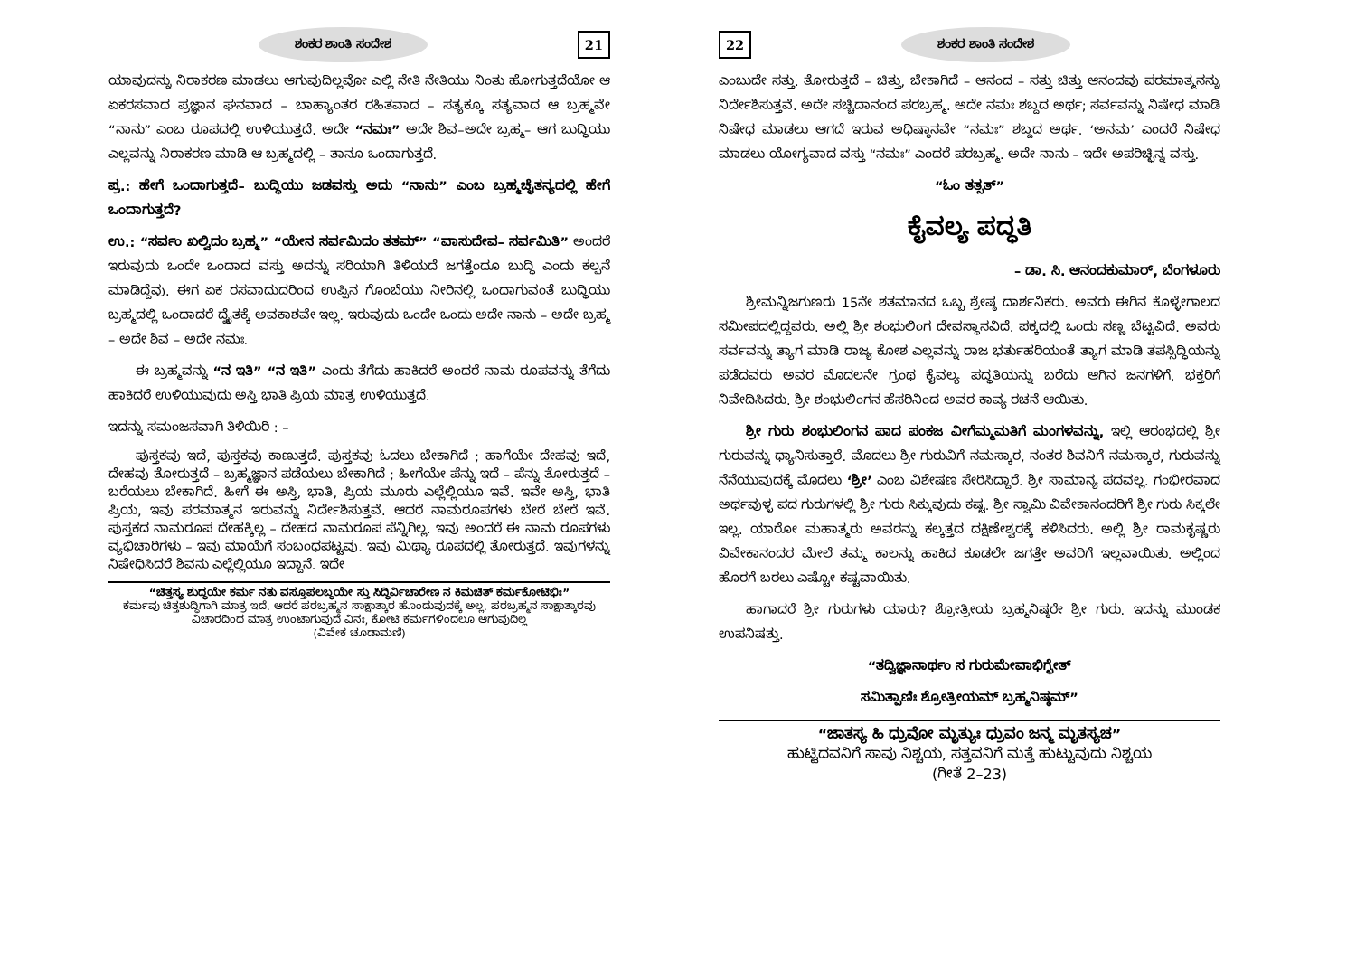ಶಂಕರ ಶಾಂತಿ ಸಂದೇಶ 21
ಯಾವುದನ್ನು ನಿರಾಕರಣ ಮಾಡಲು ಆಗುವುದಿಲ್ಲವೋ ಎಲ್ಲಿ ನೇತಿ ನೇತಿಯು ನಿಂತು ಹೋಗುತ್ತದೆಯೋ ಆ ಏಕರಸವಾದ ಪ್ರಜ್ಞಾನ ಘನವಾದ – ಬಾಹ್ಯಾಂತರ ರಹಿತವಾದ – ಸತ್ಯಕ್ಕೂ ಸತ್ಯವಾದ ಆ ಬ್ರಹ್ಮವೇ “ನಾನು” ಎಂಬ ರೂಪದಲ್ಲಿ ಉಳಿಯುತ್ತದೆ. ಅದೇ “ನಮಃ” ಅದೇ ಶಿವ–ಅದೇ ಬ್ರಹ್ಮ– ಆಗ ಬುದ್ಧಿಯು ಎಲ್ಲವನ್ನು ನಿರಾಕರಣ ಮಾಡಿ ಆ ಬ್ರಹ್ಮದಲ್ಲಿ – ತಾನೂ ಒಂದಾಗುತ್ತದೆ.
ಪ್ರ.: ಹೇಗೆ ಒಂದಾಗುತ್ತದೆ– ಬುದ್ಧಿಯು ಜಡವಸ್ತು ಅದು “ನಾನು” ಎಂಬ ಬ್ರಹ್ಮಚೈತನ್ಯದಲ್ಲಿ ಹೇಗೆ ಒಂದಾಗುತ್ತದೆ?
ಉ.: “ಸರ್ವಂ ಖಲ್ವಿದಂ ಬ್ರಹ್ಮ” “ಯೇನ ಸರ್ವಮಿದಂ ತತಮ್” “ವಾಸುದೇವ– ಸರ್ವಮಿತಿ” ಅಂದರೆ ಇರುವುದು ಒಂದೇ ಒಂದಾದ ವಸ್ತು ಅದನ್ನು ಸರಿಯಾಗಿ ತಿಳಿಯದೆ ಜಗತ್ತೆಂದೂ ಬುದ್ಧಿ ಎಂದು ಕಲ್ಪನೆ ಮಾಡಿದ್ದೆವು. ಈಗ ಏಕ ರಸವಾದುದರಿಂದ ಉಪ್ಪಿನ ಗೊಂಬೆಯು ನೀರಿನಲ್ಲಿ ಒಂದಾಗುವಂತೆ ಬುದ್ಧಿಯು ಬ್ರಹ್ಮದಲ್ಲಿ ಒಂದಾದರೆ ದ್ವೈತಕ್ಕೆ ಅವಕಾಶವೇ ಇಲ್ಲ. ಇರುವುದು ಒಂದೇ ಒಂದು ಅದೇ ನಾನು – ಅದೇ ಬ್ರಹ್ಮ – ಅದೇ ಶಿವ – ಅದೇ ನಮಃ.
ಈ ಬ್ರಹ್ಮವನ್ನು “ನ ಇತಿ” “ನ ಇತಿ” ಎಂದು ತೆಗೆದು ಹಾಕಿದರೆ ಅಂದರೆ ನಾಮ ರೂಪವನ್ನು ತೆಗೆದು ಹಾಕಿದರೆ ಉಳಿಯುವುದು ಅಸ್ತಿ ಭಾತಿ ಪ್ರಿಯ ಮಾತ್ರ ಉಳಿಯುತ್ತದೆ.
ಇದನ್ನು ಸಮಂಜಸವಾಗಿ ತಿಳಿಯಿರಿ : –
ಪುಸ್ತಕವು ಇದೆ, ಪುಸ್ತಕವು ಕಾಣುತ್ತದೆ. ಪುಸ್ತಕವು ಓದಲು ಬೇಕಾಗಿದೆ ; ಹಾಗೆಯೇ ದೇಹವು ಇದೆ, ದೇಹವು ತೋರುತ್ತದೆ – ಬ್ರಹ್ಮಜ್ಞಾನ ಪಡೆಯಲು ಬೇಕಾಗಿದೆ ; ಹೀಗೆಯೇ ಪೆನ್ನು ಇದೆ – ಪೆನ್ನು ತೋರುತ್ತದೆ – ಬರೆಯಲು ಬೇಕಾಗಿದೆ. ಹೀಗೆ ಈ ಅಸ್ತಿ, ಭಾತಿ, ಪ್ರಿಯ ಮೂರು ಎಲ್ಲೆಲ್ಲಿಯೂ ಇವೆ. ಇವೇ ಅಸ್ತಿ, ಭಾತಿ ಪ್ರಿಯ, ಇವು ಪರಮಾತ್ಮನ ಇರುವನ್ನು ನಿರ್ದೇಶಿಸುತ್ತವೆ. ಆದರೆ ನಾಮರೂಪಗಳು ಬೇರೆ ಬೇರೆ ಇವೆ. ಪುಸ್ತಕದ ನಾಮರೂಪ ದೇಹಕ್ಕಿಲ್ಲ – ದೇಹದ ನಾಮರೂಪ ಪೆನ್ನಿಗಿಲ್ಲ. ಇವು ಅಂದರೆ ಈ ನಾಮ ರೂಪಗಳು ವ್ಯಭಿಚಾರಿಗಳು – ಇವು ಮಾಯೆಗೆ ಸಂಬಂಧಪಟ್ಟವು. ಇವು ಮಿಥ್ಯಾ ರೂಪದಲ್ಲಿ ತೋರುತ್ತದೆ. ಇವುಗಳನ್ನು ನಿಷೇಧಿಸಿದರೆ ಶಿವನು ಎಲ್ಲೆಲ್ಲಿಯೂ ಇದ್ದಾನೆ. ಇದೇ
“ಚಿತ್ತಸ್ಯ ಶುದ್ಧಯೇ ಕರ್ಮ ನತು ವಸ್ತೂಪಲಬ್ಧಯೇ ಸ್ತು ಸಿದ್ಧಿರ್ವಿಚಾರೇಣ ನ ಕಿಮಚಿತ್ ಕರ್ಮಕೋಟಿಭಿಃ”
ಕರ್ಮವು ಚಿತ್ತಶುದ್ಧಿಗಾಗಿ ಮಾತ್ರ ಇದೆ. ಆದರೆ ಪರಬ್ರಹ್ಮನ ಸಾಕ್ಷಾತ್ಕಾರ ಹೊಂದುವುದಕ್ಕೆ ಅಲ್ಲ. ಪರಬ್ರಹ್ಮನ ಸಾಕ್ಷಾತ್ಕಾರವು ವಿಚಾರದಿಂದ ಮಾತ್ರ ಉಂಟಾಗುವುದೆ ವಿನಃ, ಕೋಟಿ ಕರ್ಮಗಳಿಂದಲೂ ಆಗುವುದಿಲ್ಲ
(ವಿವೇಕ ಚೂಡಾಮಣಿ)
22 ಶಂಕರ ಶಾಂತಿ ಸಂದೇಶ
ಎಂಬುದೇ ಸತ್ತು. ತೋರುತ್ತದೆ – ಚಿತ್ತು, ಬೇಕಾಗಿದೆ – ಆನಂದ – ಸತ್ತು ಚಿತ್ತು ಆನಂದವು ಪರಮಾತ್ಮನನ್ನು ನಿರ್ದೇಶಿಸುತ್ತವೆ. ಅದೇ ಸಚ್ಚಿದಾನಂದ ಪರಬ್ರಹ್ಮ. ಅದೇ ನಮಃ ಶಬ್ದದ ಅರ್ಥ; ಸರ್ವವನ್ನು ನಿಷೇಧ ಮಾಡಿ ನಿಷೇಧ ಮಾಡಲು ಆಗದೆ ಇರುವ ಅಧಿಷ್ಠಾನವೇ “ನಮಃ” ಶಬ್ದದ ಅರ್ಥ. ‘ಅನಮ’ ಎಂದರೆ ನಿಷೇಧ ಮಾಡಲು ಯೋಗ್ಯವಾದ ವಸ್ತು “ನಮಃ” ಎಂದರೆ ಪರಬ್ರಹ್ಮ. ಅದೇ ನಾನು – ಇದೇ ಅಪರಿಚ್ಛಿನ್ನ ವಸ್ತು.
“ಓಂ ತತ್ಸತ್”
ಕೈವಲ್ಯ ಪದ್ಧತಿ
– ಡಾ. ಸಿ. ಆನಂದಕುಮಾರ್, ಬೆಂಗಳೂರು
ಶ್ರೀಮನ್ನಿಜಗುಣರು 15ನೇ ಶತಮಾನದ ಒಬ್ಬ ಶ್ರೇಷ್ಠ ದಾರ್ಶನಿಕರು. ಅವರು ಈಗಿನ ಕೊಳ್ಳೇಗಾಲದ ಸಮೀಪದಲ್ಲಿದ್ದವರು. ಅಲ್ಲಿ ಶ್ರೀ ಶಂಭುಲಿಂಗ ದೇವಸ್ಥಾನವಿದೆ. ಪಕ್ಕದಲ್ಲಿ ಒಂದು ಸಣ್ಣ ಬೆಟ್ಟವಿದೆ. ಅವರು ಸರ್ವವನ್ನು ತ್ಯಾಗ ಮಾಡಿ ರಾಜ್ಯ ಕೋಶ ಎಲ್ಲವನ್ನು ರಾಜ ಭರ್ತುಹರಿಯಂತೆ ತ್ಯಾಗ ಮಾಡಿ ತಪಸ್ಸಿದ್ಧಿಯನ್ನು ಪಡೆದವರು ಅವರ ಮೊದಲನೇ ಗ್ರಂಥ ಕೈವಲ್ಯ ಪದ್ಧತಿಯನ್ನು ಬರೆದು ಆಗಿನ ಜನಗಳಿಗೆ, ಭಕ್ತರಿಗೆ ನಿವೇದಿಸಿದರು. ಶ್ರೀ ಶಂಭುಲಿಂಗನ ಹೆಸರಿನಿಂದ ಅವರ ಕಾವ್ಯ ರಚನೆ ಆಯಿತು.
ಶ್ರೀ ಗುರು ಶಂಭುಲಿಂಗನ ಪಾದ ಪಂಕಜ ವೀಗೆಮ್ಮಮತಿಗೆ ಮಂಗಳವನ್ನು, ಇಲ್ಲಿ ಆರಂಭದಲ್ಲಿ ಶ್ರೀ ಗುರುವನ್ನು ಧ್ಯಾನಿಸುತ್ತಾರೆ. ಮೊದಲು ಶ್ರೀ ಗುರುವಿಗೆ ನಮಸ್ಕಾರ, ನಂತರ ಶಿವನಿಗೆ ನಮಸ್ಕಾರ, ಗುರುವನ್ನು ನೆನೆಯುವುದಕ್ಕೆ ಮೊದಲು ‘ಶ್ರೀ’ ಎಂಬ ವಿಶೇಷಣ ಸೇರಿಸಿದ್ದಾರೆ. ಶ್ರೀ ಸಾಮಾನ್ಯ ಪದವಲ್ಲ. ಗಂಭೀರವಾದ ಅರ್ಥವುಳ್ಳ ಪದ ಗುರುಗಳಲ್ಲಿ ಶ್ರೀ ಗುರು ಸಿಕ್ಕುವುದು ಕಷ್ಟ. ಶ್ರೀ ಸ್ವಾಮಿ ವಿವೇಕಾನಂದರಿಗೆ ಶ್ರೀ ಗುರು ಸಿಕ್ಕಲೇ ಇಲ್ಲ. ಯಾರೋ ಮಹಾತ್ಮರು ಅವರನ್ನು ಕಲ್ಕತ್ತದ ದಕ್ಷಿಣೇಶ್ವರಕ್ಕೆ ಕಳಿಸಿದರು. ಅಲ್ಲಿ ಶ್ರೀ ರಾಮಕೃಷ್ಣರು ವಿವೇಕಾನಂದರ ಮೇಲೆ ತಮ್ಮ ಕಾಲನ್ನು ಹಾಕಿದ ಕೂಡಲೇ ಜಗತ್ತೇ ಅವರಿಗೆ ಇಲ್ಲವಾಯಿತು. ಅಲ್ಲಿಂದ ಹೊರಗೆ ಬರಲು ಎಷ್ಟೋ ಕಷ್ಟವಾಯಿತು.
ಹಾಗಾದರೆ ಶ್ರೀ ಗುರುಗಳು ಯಾರು? ಶ್ರೋತ್ರೀಯ ಬ್ರಹ್ಮನಿಷ್ಠರೇ ಶ್ರೀ ಗುರು. ಇದನ್ನು ಮುಂಡಕ ಉಪನಿಷತ್ತು.
“ತದ್ವಿಜ್ಞಾನಾರ್ಥಂ ಸ ಗುರುಮೇವಾಭಿಗ್ಛೇತ್
ಸಮಿತ್ಪಾಣಿಃ ಶ್ರೋತ್ರೀಯಮ್ ಬ್ರಹ್ಮನಿಷ್ಠಮ್”
“ಜಾತಸ್ಯ ಹಿ ಧ್ರುವೋ ಮೃತ್ಯುಃ ಧ್ರುವಂ ಜನ್ಮ ಮೃತಸ್ಯಚ”
ಹುಟ್ಟಿದವನಿಗೆ ಸಾವು ನಿಶ್ಚಯ, ಸತ್ತವನಿಗೆ ಮತ್ತೆ ಹುಟ್ಟುವುದು ನಿಶ್ಚಯ
(ಗೀತೆ 2–23)